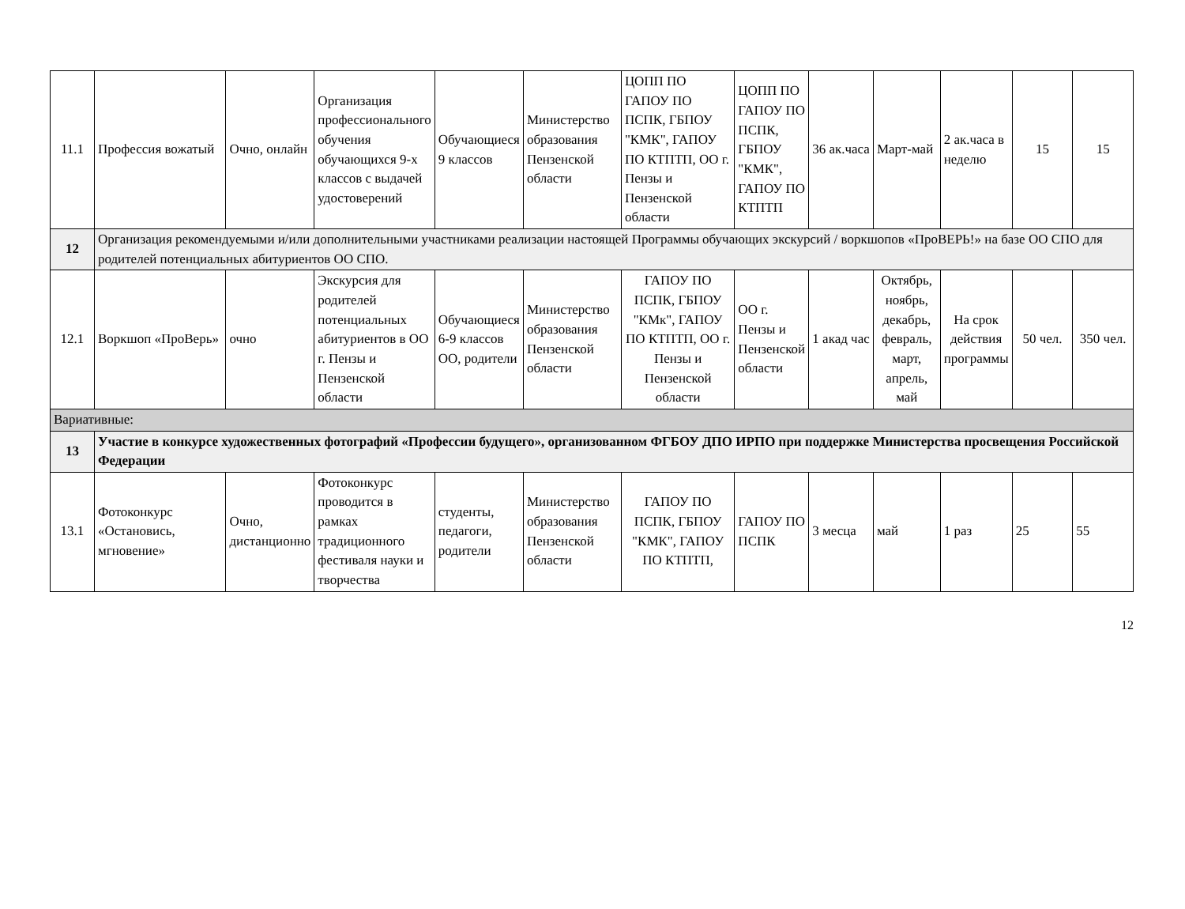| 11.1 | Профессия вожатый | Очно, онлайн | Организация профессионального обучения обучающихся 9-х классов с выдачей удостоверений | Обучающиеся 9 классов | Министерство образования Пензенской области | ЦОПП ПО ГАПОУ ПО ПСПК, ГБПОУ "КМК", ГАПОУ ПО КТПТП, ОО г. Пензы и Пензенской области | ЦОПП ПО ГАПОУ ПО ПСПК, ГБПОУ "КМК", ГАПОУ ПО КТПТП | 36 ак.часа | Март-май | 2 ак.часа в неделю | 15 | 15 |
| 12 | Организация рекомендуемыми и/или дополнительными участниками реализации настоящей Программы обучающих экскурсий / воркшопов «ПроВЕРЬ!» на базе ОО СПО для родителей потенциальных абитуриентов ОО СПО. | | | | | | | | | | | |
| 12.1 | Воркшоп «ПроВерь» | очно | Экскурсия для родителей потенциальных абитуриентов в ОО г. Пензы и Пензенской области | Обучающиеся 6-9 классов ОО, родители | Министерство образования Пензенской области | ГАПОУ ПО ПСПК, ГБПОУ "КМк", ГАПОУ ПО КТПТП, ОО г. Пензы и Пензенской области | ОО г. Пензы и Пензенской области | 1 акад час | Октябрь, ноябрь, декабрь, февраль, март, апрель, май | На срок действия программы | 50 чел. | 350 чел. |
| Вариативные: | | | | | | | | | | | | |
| 13 | Участие в конкурсе художественных фотографий «Профессии будущего», организованном ФГБОУ ДПО ИРПО при поддержке Министерства просвещения Российской Федерации | | | | | | | | | | | |
| 13.1 | Фотоконкурс «Остановись, мгновение» | Очно, дистанционно | Фотоконкурс проводится в рамках традиционного фестиваля науки и творчества | студенты, педагоги, родители | Министерство образования Пензенской области | ГАПОУ ПО ПСПК, ГБПОУ "КМК", ГАПОУ ПО КТПТП, | ГАПОУ ПО ПСПК | 3 месца | май | 1 раз | 25 | 55 |
12